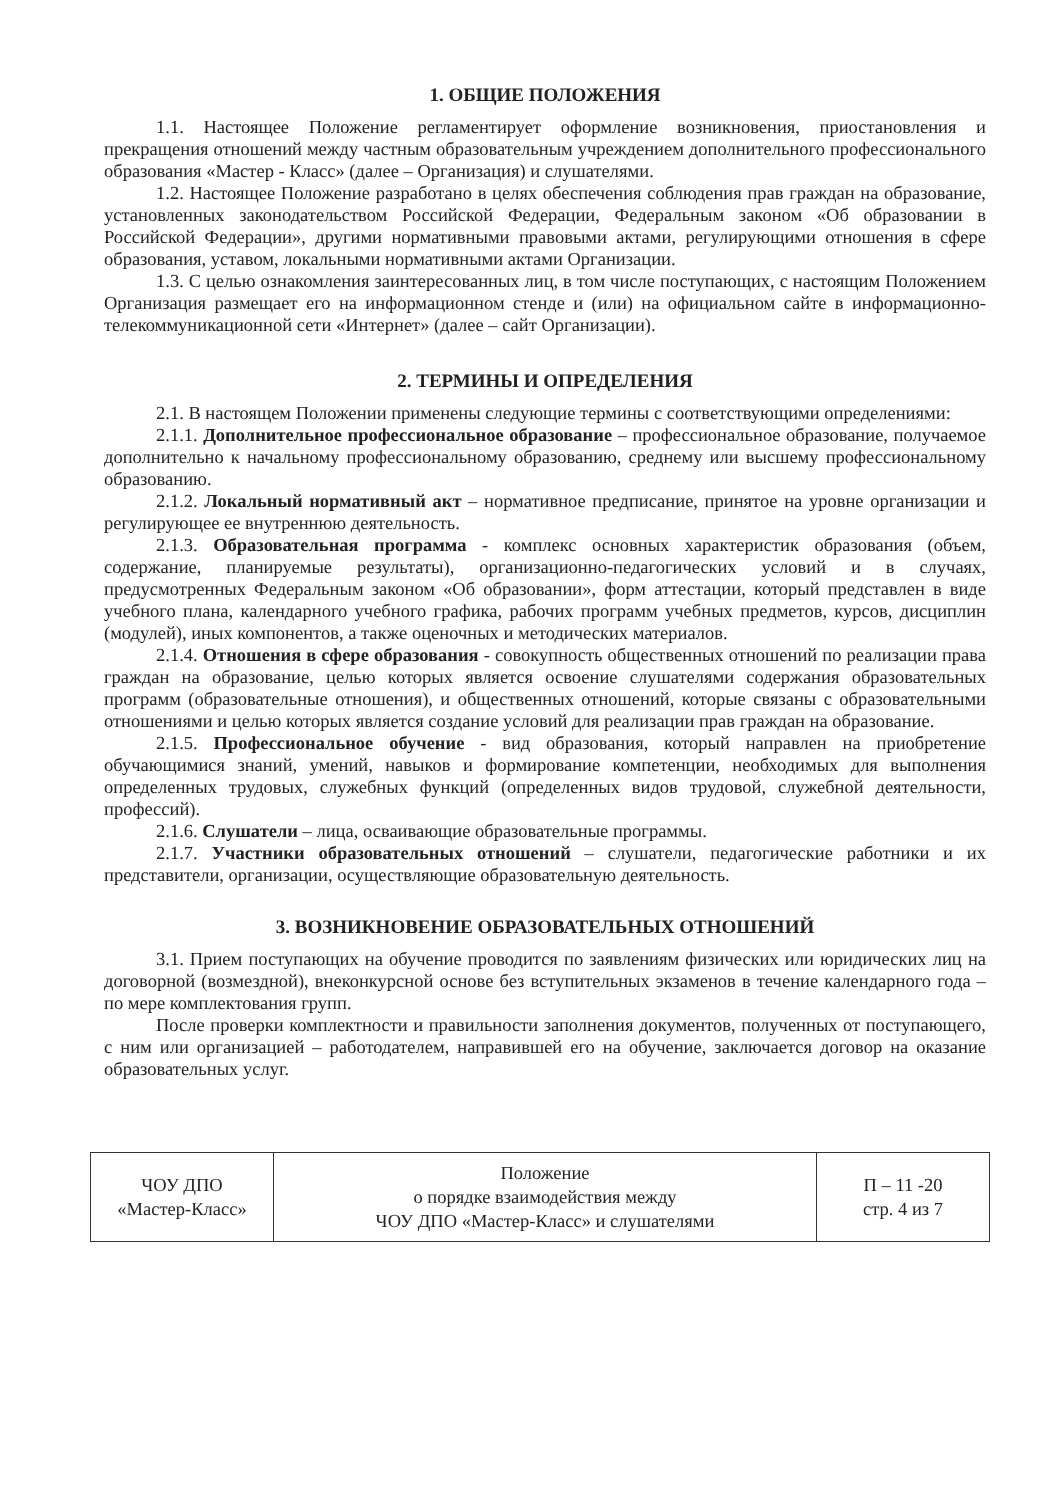1. ОБЩИЕ ПОЛОЖЕНИЯ
1.1. Настоящее Положение регламентирует оформление возникновения, приостановления и прекращения отношений между частным образовательным учреждением дополнительного профессионального образования «Мастер - Класс» (далее – Организация) и слушателями.
1.2. Настоящее Положение разработано в целях обеспечения соблюдения прав граждан на образование, установленных законодательством Российской Федерации, Федеральным законом «Об образовании в Российской Федерации», другими нормативными правовыми актами, регулирующими отношения в сфере образования, уставом, локальными нормативными актами Организации.
1.3. С целью ознакомления заинтересованных лиц, в том числе поступающих, с настоящим Положением Организация размещает его на информационном стенде и (или) на официальном сайте в информационно-телекоммуникационной сети «Интернет» (далее – сайт Организации).
2. ТЕРМИНЫ И ОПРЕДЕЛЕНИЯ
2.1. В настоящем Положении применены следующие термины с соответствующими определениями:
2.1.1. Дополнительное профессиональное образование – профессиональное образование, получаемое дополнительно к начальному профессиональному образованию, среднему или высшему профессиональному образованию.
2.1.2. Локальный нормативный акт – нормативное предписание, принятое на уровне организации и регулирующее ее внутреннюю деятельность.
2.1.3. Образовательная программа - комплекс основных характеристик образования (объем, содержание, планируемые результаты), организационно-педагогических условий и в случаях, предусмотренных Федеральным законом «Об образовании», форм аттестации, который представлен в виде учебного плана, календарного учебного графика, рабочих программ учебных предметов, курсов, дисциплин (модулей), иных компонентов, а также оценочных и методических материалов.
2.1.4. Отношения в сфере образования - совокупность общественных отношений по реализации права граждан на образование, целью которых является освоение слушателями содержания образовательных программ (образовательные отношения), и общественных отношений, которые связаны с образовательными отношениями и целью которых является создание условий для реализации прав граждан на образование.
2.1.5. Профессиональное обучение - вид образования, который направлен на приобретение обучающимися знаний, умений, навыков и формирование компетенции, необходимых для выполнения определенных трудовых, служебных функций (определенных видов трудовой, служебной деятельности, профессий).
2.1.6. Слушатели – лица, осваивающие образовательные программы.
2.1.7. Участники образовательных отношений – слушатели, педагогические работники и их представители, организации, осуществляющие образовательную деятельность.
3. ВОЗНИКНОВЕНИЕ ОБРАЗОВАТЕЛЬНЫХ ОТНОШЕНИЙ
3.1. Прием поступающих на обучение проводится по заявлениям физических или юридических лиц на договорной (возмездной), внеконкурсной основе без вступительных экзаменов в течение календарного года – по мере комплектования групп.
После проверки комплектности и правильности заполнения документов, полученных от поступающего, с ним или организацией – работодателем, направившей его на обучение, заключается договор на оказание образовательных услуг.
| ЧОУ ДПО «Мастер-Класс» | Положение о порядке взаимодействия между ЧОУ ДПО «Мастер-Класс» и слушателями | П – 11 -20 стр. 4 из 7 |